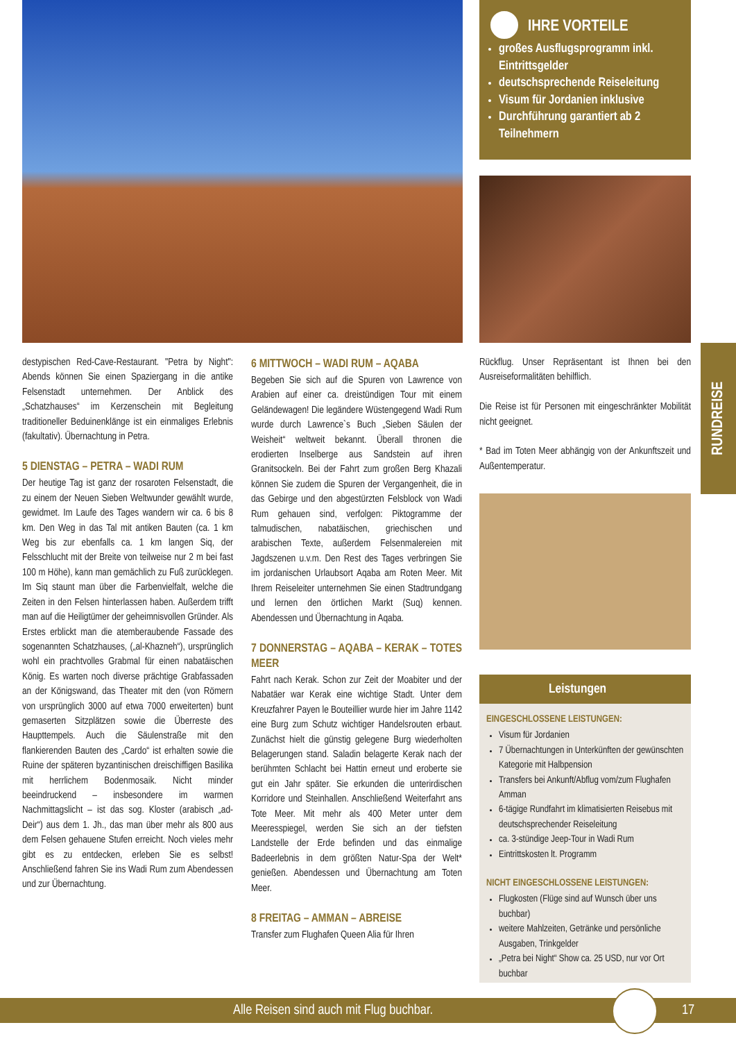IHRE VORTEILE
großes Ausflugsprogramm inkl. Eintrittsgelder
deutschsprechende Reiseleitung
Visum für Jordanien inklusive
Durchführung garantiert ab 2 Teilnehmern
destypischen Red-Cave-Restaurant. "Petra by Night": Abends können Sie einen Spaziergang in die antike Felsenstadt unternehmen. Der Anblick des „Schatzhauses“ im Kerzenschein mit Begleitung traditioneller Beduinenklänge ist ein einmaliges Erlebnis (fakultativ). Übernachtung in Petra.
5 DIENSTAG – PETRA – WADI RUM
Der heutige Tag ist ganz der rosaroten Felsenstadt, die zu einem der Neuen Sieben Weltwunder gewählt wurde, gewidmet. Im Laufe des Tages wandern wir ca. 6 bis 8 km. Den Weg in das Tal mit antiken Bauten (ca. 1 km Weg bis zur ebenfalls ca. 1 km langen Siq, der Felsschlucht mit der Breite von teilweise nur 2 m bei fast 100 m Höhe), kann man gemächlich zu Fuß zurücklegen. Im Siq staunt man über die Farbenvielfalt, welche die Zeiten in den Felsen hinterlassen haben. Außerdem trifft man auf die Heiligtümer der geheimnisvollen Gründer. Als Erstes erblickt man die atemberaubende Fassade des sogenannten Schatzhauses, („al-Khazneh“), ursprünglich wohl ein prachtvolles Grabmal für einen nabatäischen König. Es warten noch diverse prächtige Grabfassaden an der Königswand, das Theater mit den (von Römern von ursprünglich 3000 auf etwa 7000 erweiterten) bunt gemaserten Sitzplätzen sowie die Überreste des Haupttempels. Auch die Säulenstraße mit den flankierenden Bauten des „Cardo“ ist erhalten sowie die Ruine der späteren byzantinischen dreischiffigen Basilika mit herrlichem Bodenmosaik. Nicht minder beeindruckend – insbesondere im warmen Nachmittagslicht – ist das sog. Kloster (arabisch „ad-Deir“) aus dem 1. Jh., das man über mehr als 800 aus dem Felsen gehauene Stufen erreicht. Noch vieles mehr gibt es zu entdecken, erleben Sie es selbst! Anschließend fahren Sie ins Wadi Rum zum Abendessen und zur Übernachtung.
6 MITTWOCH – WADI RUM – AQABA
Begeben Sie sich auf die Spuren von Lawrence von Arabien auf einer ca. dreistündigen Tour mit einem Geländewagen! Die legändere Wüstengegend Wadi Rum wurde durch Lawrence`s Buch „Sieben Säulen der Weisheit“ weltweit bekannt. Überall thronen die erodierten Inselberge aus Sandstein auf ihren Granitsockeln. Bei der Fahrt zum großen Berg Khazali können Sie zudem die Spuren der Vergangenheit, die in das Gebirge und den abgestürzten Felsblock von Wadi Rum gehauen sind, verfolgen: Piktogramme der talmudischen, nabatäischen, griechischen und arabischen Texte, außerdem Felsenmalereien mit Jagdszenen u.v.m. Den Rest des Tages verbringen Sie im jordanischen Urlaubsort Aqaba am Roten Meer. Mit Ihrem Reiseleiter unternehmen Sie einen Stadtrundgang und lernen den örtlichen Markt (Suq) kennen. Abendessen und Übernachtung in Aqaba.
7 DONNERSTAG – AQABA – KERAK – TOTES MEER
Fahrt nach Kerak. Schon zur Zeit der Moabiter und der Nabatäer war Kerak eine wichtige Stadt. Unter dem Kreuzfahrer Payen le Bouteillier wurde hier im Jahre 1142 eine Burg zum Schutz wichtiger Handelsrouten erbaut. Zunächst hielt die günstig gelegene Burg wiederholten Belagerungen stand. Saladin belagerte Kerak nach der berühmten Schlacht bei Hattin erneut und eroberte sie gut ein Jahr später. Sie erkunden die unterirdischen Korridore und Steinhallen. Anschließend Weiterfahrt ans Tote Meer. Mit mehr als 400 Meter unter dem Meeresspiegel, werden Sie sich an der tiefsten Landstelle der Erde befinden und das einmalige Badeerlebnis in dem größten Natur-Spa der Welt* genießen. Abendessen und Übernachtung am Toten Meer.
8 FREITAG – AMMAN – ABREISE
Transfer zum Flughafen Queen Alia für Ihren
Rückflug. Unser Repräsentant ist Ihnen bei den Ausreiseformalitäten behilflich.
Die Reise ist für Personen mit eingeschränkter Mobilität nicht geeignet.
* Bad im Toten Meer abhängig von der Ankunftszeit und Außentemperatur.
Leistungen
EINGESCHLOSSENE LEISTUNGEN:
Visum für Jordanien
7 Übernachtungen in Unterkünften der gewünschten Kategorie mit Halbpension
Transfers bei Ankunft/Abflug vom/zum Flughafen Amman
6-tägige Rundfahrt im klimatisierten Reisebus mit deutschsprechender Reiseleitung
ca. 3-stündige Jeep-Tour in Wadi Rum
Eintrittskosten lt. Programm
NICHT EINGESCHLOSSENE LEISTUNGEN:
Flugkosten (Flüge sind auf Wunsch über uns buchbar)
weitere Mahlzeiten, Getränke und persönliche Ausgaben, Trinkgelder
„Petra bei Night“ Show ca. 25 USD, nur vor Ort buchbar
RUNDREISE
Alle Reisen sind auch mit Flug buchbar. 17